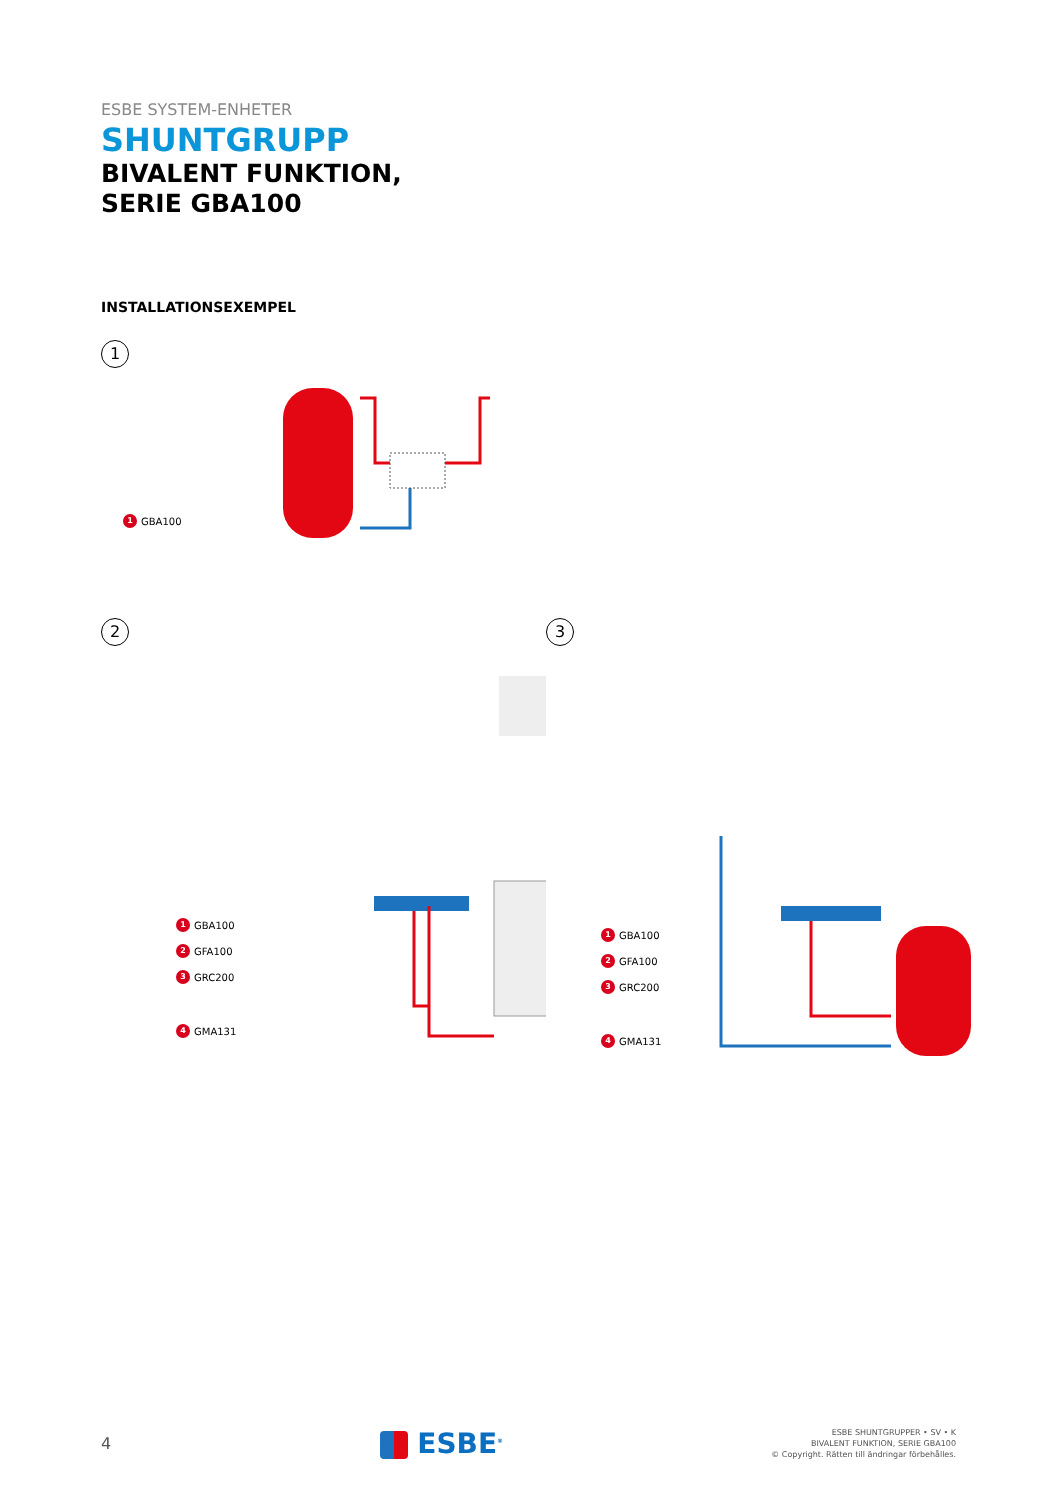ESBE SYSTEM-ENHETER
SHUNTGRUPP
BIVALENT FUNKTION,
SERIE GBA100
INSTALLATIONSEXEMPEL
1
1 GBA100
2
1 GBA100
2 GFA100
3 GRC200
4 GMA131
3
1 GBA100
2 GFA100
3 GRC200
4 GMA131
4
ESBE<sup>®</sup>
ESBE SHUNTGRUPPER • SV • K
BIVALENT FUNKTION, SERIE GBA100
© Copyright. Rätten till ändringar förbehålles.